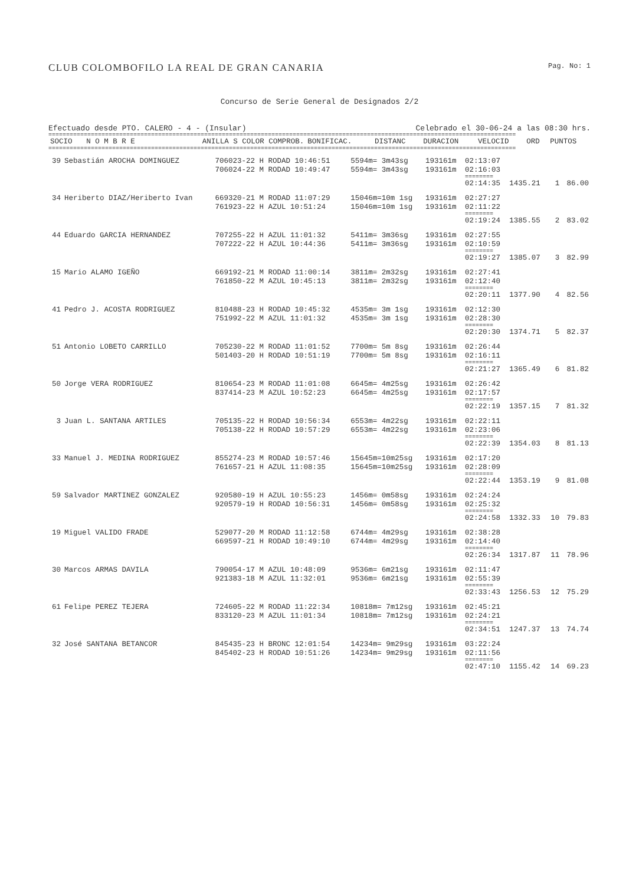CLUB COLOMBOFILO LA REAL DE GRAN CANARIA Pag. No: 1
Concurso de Serie General de Designados 2/2
Efectuado desde PTO. CALERO - 4 - (Insular) Celebrado el 30-06-24 a las 08:30 hrs.
====================================================================================================================================
| SOCIO | N O M B R E | ANILLA S COLOR COMPROB. | BONIFICAC. | DISTANC | DURACION | VELOCID | ORD | PUNTOS |
| --- | --- | --- | --- | --- | --- | --- | --- | --- |
====================================================================================================================================
| 39 | Sebastián AROCHA DOMINGUEZ | 706023-22 H RODAD 10:46:51 | 5594m= 3m43sg | 193161m | 02:13:07 | | | |
| | | 706024-22 M RODAD 10:49:47 | 5594m= 3m43sg | 193161m | 02:16:03 | | | |
| | | | | | ======== | | | |
| | | | | | 02:14:35 | 1435.21 | 1 | 86.00 |
| 34 | Heriberto DIAZ/Heriberto Ivan | 669320-21 M RODAD 11:07:29 | 15046m=10m 1sg | 193161m | 02:27:27 | | | |
| | | 761923-22 H AZUL 10:51:24 | 15046m=10m 1sg | 193161m | 02:11:22 | | | |
| | | | | | ======== | | | |
| | | | | | 02:19:24 | 1385.55 | 2 | 83.02 |
| 44 | Eduardo GARCIA HERNANDEZ | 707255-22 H AZUL 11:01:32 | 5411m= 3m36sg | 193161m | 02:27:55 | | | |
| | | 707222-22 H AZUL 10:44:36 | 5411m= 3m36sg | 193161m | 02:10:59 | | | |
| | | | | | ======== | | | |
| | | | | | 02:19:27 | 1385.07 | 3 | 82.99 |
| 15 | Mario ALAMO IGEÑO | 669192-21 M RODAD 11:00:14 | 3811m= 2m32sg | 193161m | 02:27:41 | | | |
| | | 761850-22 M AZUL 10:45:13 | 3811m= 2m32sg | 193161m | 02:12:40 | | | |
| | | | | | ======== | | | |
| | | | | | 02:20:11 | 1377.90 | 4 | 82.56 |
| 41 | Pedro J. ACOSTA RODRIGUEZ | 810488-23 H RODAD 10:45:32 | 4535m= 3m 1sg | 193161m | 02:12:30 | | | |
| | | 751992-22 M AZUL 11:01:32 | 4535m= 3m 1sg | 193161m | 02:28:30 | | | |
| | | | | | ======== | | | |
| | | | | | 02:20:30 | 1374.71 | 5 | 82.37 |
| 51 | Antonio LOBETO CARRILLO | 705230-22 M RODAD 11:01:52 | 7700m= 5m 8sg | 193161m | 02:26:44 | | | |
| | | 501403-20 H RODAD 10:51:19 | 7700m= 5m 8sg | 193161m | 02:16:11 | | | |
| | | | | | ======== | | | |
| | | | | | 02:21:27 | 1365.49 | 6 | 81.82 |
| 50 | Jorge VERA RODRIGUEZ | 810654-23 M RODAD 11:01:08 | 6645m= 4m25sg | 193161m | 02:26:42 | | | |
| | | 837414-23 M AZUL 10:52:23 | 6645m= 4m25sg | 193161m | 02:17:57 | | | |
| | | | | | ======== | | | |
| | | | | | 02:22:19 | 1357.15 | 7 | 81.32 |
| 3 | Juan L. SANTANA ARTILES | 705135-22 H RODAD 10:56:34 | 6553m= 4m22sg | 193161m | 02:22:11 | | | |
| | | 705138-22 H RODAD 10:57:29 | 6553m= 4m22sg | 193161m | 02:23:06 | | | |
| | | | | | ======== | | | |
| | | | | | 02:22:39 | 1354.03 | 8 | 81.13 |
| 33 | Manuel J. MEDINA RODRIGUEZ | 855274-23 M RODAD 10:57:46 | 15645m=10m25sg | 193161m | 02:17:20 | | | |
| | | 761657-21 H AZUL 11:08:35 | 15645m=10m25sg | 193161m | 02:28:09 | | | |
| | | | | | ======== | | | |
| | | | | | 02:22:44 | 1353.19 | 9 | 81.08 |
| 59 | Salvador MARTINEZ GONZALEZ | 920580-19 H AZUL 10:55:23 | 1456m= 0m58sg | 193161m | 02:24:24 | | | |
| | | 920579-19 H RODAD 10:56:31 | 1456m= 0m58sg | 193161m | 02:25:32 | | | |
| | | | | | ======== | | | |
| | | | | | 02:24:58 | 1332.33 | 10 | 79.83 |
| 19 | Miguel VALIDO FRADE | 529077-20 M RODAD 11:12:58 | 6744m= 4m29sg | 193161m | 02:38:28 | | | |
| | | 669597-21 H RODAD 10:49:10 | 6744m= 4m29sg | 193161m | 02:14:40 | | | |
| | | | | | ======== | | | |
| | | | | | 02:26:34 | 1317.87 | 11 | 78.96 |
| 30 | Marcos ARMAS DAVILA | 790054-17 M AZUL 10:48:09 | 9536m= 6m21sg | 193161m | 02:11:47 | | | |
| | | 921383-18 M AZUL 11:32:01 | 9536m= 6m21sg | 193161m | 02:55:39 | | | |
| | | | | | ======== | | | |
| | | | | | 02:33:43 | 1256.53 | 12 | 75.29 |
| 61 | Felipe PEREZ TEJERA | 724605-22 M RODAD 11:22:34 | 10818m= 7m12sg | 193161m | 02:45:21 | | | |
| | | 833120-23 M AZUL 11:01:34 | 10818m= 7m12sg | 193161m | 02:24:21 | | | |
| | | | | | ======== | | | |
| | | | | | 02:34:51 | 1247.37 | 13 | 74.74 |
| 32 | José SANTANA BETANCOR | 845435-23 H BRONC 12:01:54 | 14234m= 9m29sg | 193161m | 03:22:24 | | | |
| | | 845402-23 H RODAD 10:51:26 | 14234m= 9m29sg | 193161m | 02:11:56 | | | |
| | | | | | ======== | | | |
| | | | | | 02:47:10 | 1155.42 | 14 | 69.23 |